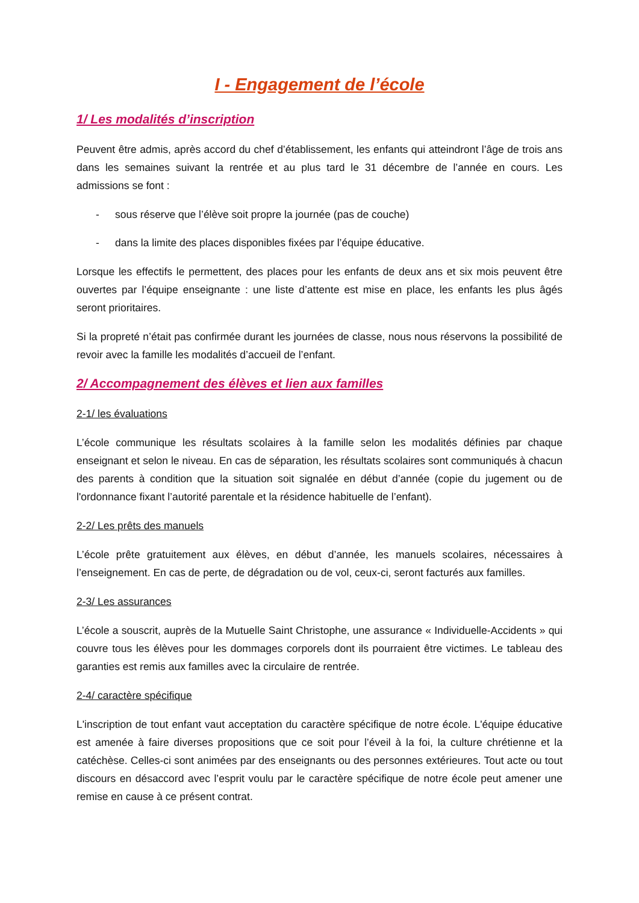I - Engagement de l’école
1/ Les modalités d’inscription
Peuvent être admis, après accord du chef d’établissement, les enfants qui atteindront l’âge de trois ans dans les semaines suivant la rentrée et au plus tard le 31 décembre de l’année en cours. Les admissions se font :
- sous réserve que l’élève soit propre la journée (pas de couche)
- dans la limite des places disponibles fixées par l’équipe éducative.
Lorsque les effectifs le permettent, des places pour les enfants de deux ans et six mois peuvent être ouvertes par l’équipe enseignante : une liste d’attente est mise en place, les enfants les plus âgés seront prioritaires.
Si la propreté n’était pas confirmée durant les journées de classe, nous nous réservons la possibilité de revoir avec la famille les modalités d’accueil de l’enfant.
2/ Accompagnement des élèves et lien aux familles
2-1/ les évaluations
L’école communique les résultats scolaires à la famille selon les modalités définies par chaque enseignant et selon le niveau. En cas de séparation, les résultats scolaires sont communiqués à chacun des parents à condition que la situation soit signalée en début d’année (copie du jugement ou de l'ordonnance fixant l’autorité parentale et la résidence habituelle de l’enfant).
2-2/ Les prêts des manuels
L’école prête gratuitement aux élèves, en début d’année, les manuels scolaires, nécessaires à l’enseignement. En cas de perte, de dégradation ou de vol, ceux-ci, seront facturés aux familles.
2-3/ Les assurances
L’école a souscrit, auprès de la Mutuelle Saint Christophe, une assurance « Individuelle-Accidents » qui couvre tous les élèves pour les dommages corporels dont ils pourraient être victimes. Le tableau des garanties est remis aux familles avec la circulaire de rentrée.
2-4/ caractère spécifique
L'inscription de tout enfant vaut acceptation du caractère spécifique de notre école. L'équipe éducative est amenée à faire diverses propositions que ce soit pour l’éveil à la foi, la culture chrétienne et la catéchèse. Celles-ci sont animées par des enseignants ou des personnes extérieures. Tout acte ou tout discours en désaccord avec l’esprit voulu par le caractère spécifique de notre école peut amener une remise en cause à ce présent contrat.